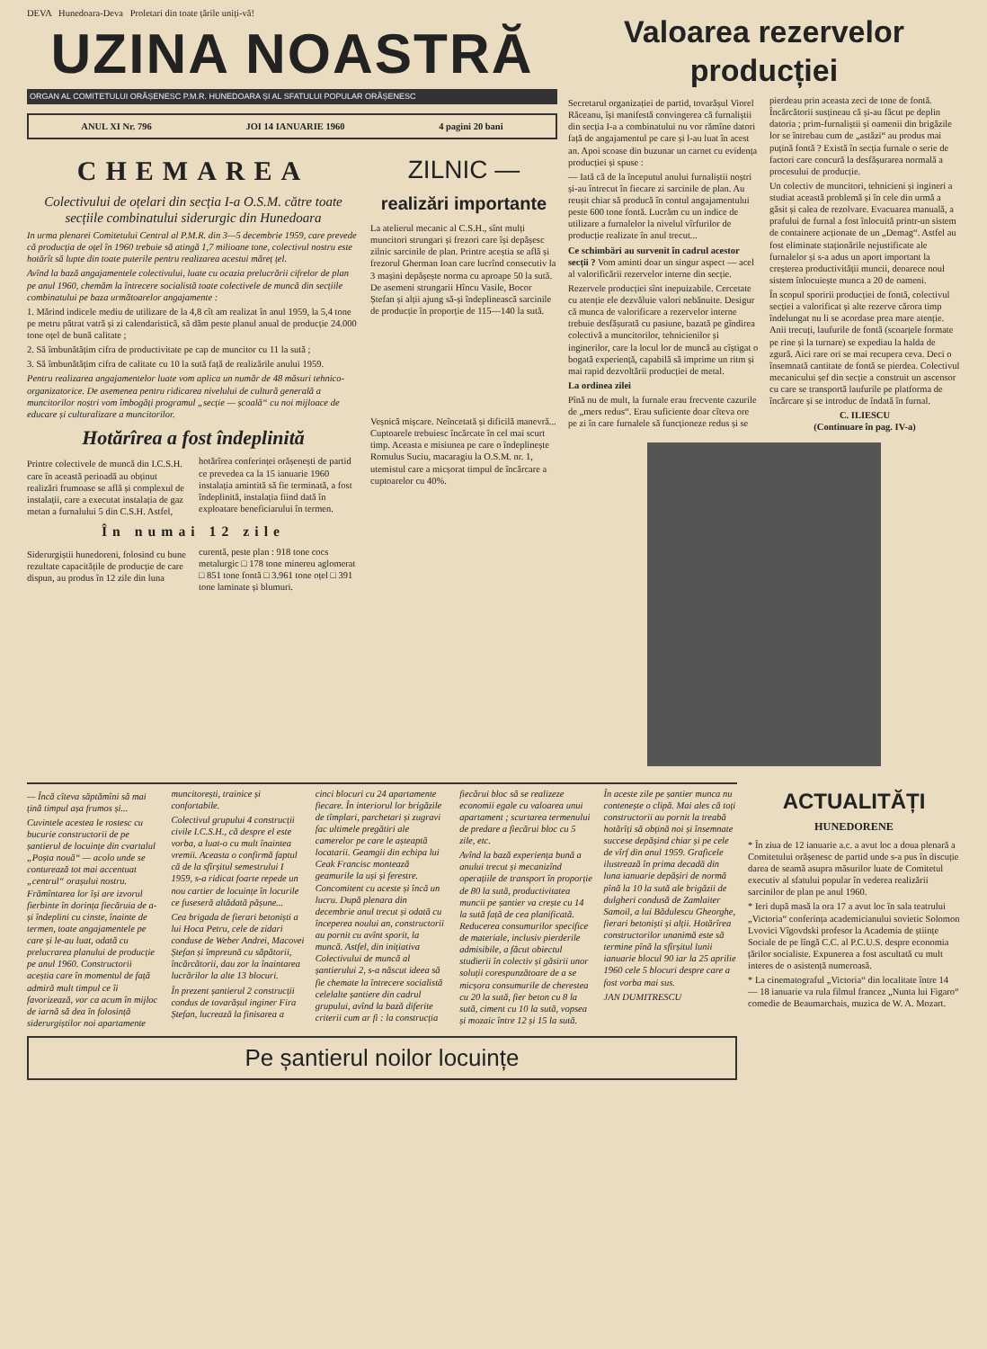DEVA Hunedoara-Deva Proletari din toate țările uniți-vă!
UZINA NOASTRĂ
ORGAN AL COMITETULUI ORĂȘENESC P.M.R. HUNEDOARA ȘI AL SFATULUI POPULAR ORĂȘENESC
ANUL XI Nr. 796 JOI 14 IANUARIE 1960 4 pagini 20 bani
CHEMAREA
Colectivului de oțelari din secția I-a O.S.M. către toate secțiile combinatului siderurgic din Hunedoara
In urma plenarei Comitetului Central al P.M.R. din 3—5 decembrie 1959, care prevede că producția de oțel în 1960 trebuie să atingă 1,7 milioane tone, colectivul nostru este hotărît să lupte din toate puterile pentru realizarea acestui măreț țel.
Avînd la bază angajamentele colectivului, luate cu ocazia prelucrării cifrelor de plan pe anul 1960, chemăm la întrecere socialistă toate colectivele de muncă din secțiile combinatului pe baza următoarelor angajamente :
1. Mărind indicele mediu de utilizare de la 4,8 cît am realizat în anul 1959, la 5,4 tone pe metru pătrat vatră și zi calendaristică, să dăm peste planul anual de producție 24.000 tone oțel de bună calitate ;
2. Să îmbunătățim cifra de productivitate pe cap de muncitor cu 11 la sută ;
3. Să îmbunătățim cifra de calitate cu 10 la sută față de realizările anului 1959.
Pentru realizarea angajamentelor luate vom aplica un număr de 48 măsuri tehnico-organizatorice. De asemenea pentru ridicarea nivelului de cultură generală a muncitorilor noștri vom îmbogăți programul „secție — școală“ cu noi mijloace de educare și culturalizare a muncitorilor.
Hotărîrea a fost îndeplinită
Printre colectivele de muncă din I.C.S.H. care în această perioadă au obținut realizări frumoase se află și complexul de instalații, care a executat instalația de gaz metan a furnalului 5 din C.S.H. Astfel, hotărîrea conferinței orășenești de partid ce prevedea ca la 15 ianuarie 1960 instalația amintită să fie terminată, a fost îndeplinită, instalația fiind dată în exploatare beneficiarului în termen.
În numai 12 zile
Siderurgiștii hunedoreni, folosind cu bune rezultate capacitățile de producție de care dispun, au produs în 12 zile din luna curentă, peste plan : 918 tone cocs metalurgic □ 178 tone minereu aglomerat □ 851 tone fontă □ 3.961 tone oțel □ 391 tone laminate și blumuri.
ZILNIC —
realizări importante
La atelierul mecanic al C.S.H., sînt mulți muncitori strungari și frezori care își depășesc zilnic sarcinile de plan. Printre aceștia se află și frezorul Gherman Ioan care lucrînd consecutiv la 3 mașini depășește norma cu aproape 50 la sută. De asemeni strungarii Hîncu Vasile, Bocor Ștefan și alții ajung să-și îndeplinească sarcinile de producție în proporție de 115—140 la sută.
Veșnică mișcare. Neîncetată și dificilă manevră... Cuptoarele trebuiesc încărcate în cel mai scurt timp. Aceasta e misiunea pe care o îndeplinește Romulus Suciu, macaragiu la O.S.M. nr. 1, utemistul care a micșorat timpul de încărcare a cuptoarelor cu 40%.
Valoarea rezervelor producției
Secretarul organizației de partid, tovarășul Viorel Răceanu, își manifestă convingerea că furnaliștii din secția I-a a combinatului nu vor rămîne datori față de angajamentul pe care și l-au luat în acest an. Apoi scoase din buzunar un carnet cu evidența producției și spuse :
— Iată că de la începutul anului furnaliștii noștri și-au întrecut în fiecare zi sarcinile de plan. Au reușit chiar să producă în contul angajamentului peste 600 tone fontă. Lucrăm cu un indice de utilizare a furnalelor la nivelul vîrfurilor de producție realizate în anul trecut...
Ce schimbări au survenit în cadrul acestor secții ? Vom aminti doar un singur aspect — acel al valorificării rezervelor interne din secție.
Rezervele producției sînt inepuizabile. Cercetate cu atenție ele dezvăluie valori nebănuite. Desigur că munca de valorificare a rezervelor interne trebuie desfășurată cu pasiune, bazată pe gîndirea colectivă a muncitorilor, tehnicienilor și inginerilor, care la locul lor de muncă au cîștigat o bogată experiență, capabilă să imprime un ritm și mai rapid dezvoltării producției de metal.
La ordinea zilei
Pînă nu de mult, la furnale erau frecvente cazurile de „mers redus“. Erau suficiente doar cîteva ore pe zi în care furnalele să funcționeze redus și se pierdeau prin aceasta zeci de tone de fontă. Încărcătorii susțineau că și-au făcut pe deplin datoria ; prim-furnaliștii și oamenii din brigăzile lor se întrebau cum de „astăzi“ au produs mai puțină fontă ? Există în secția furnale o serie de factori care concură la desfășurarea normală a procesului de producție.
Un colectiv de muncitori, tehnicieni și ingineri a studiat această problemă și în cele din urmă a găsit și calea de rezolvare. Evacuarea manuală, a prafului de furnal a fost înlocuită printr-un sistem de containere acționate de un „Demag“. Astfel au fost eliminate staționările nejustificate ale furnalelor și s-a adus un aport important la creșterea productivității muncii, deoarece noul sistem înlocuiește munca a 20 de oameni.
În scopul sporirii producției de fontă, colectivul secției a valorificat și alte rezerve cărora timp îndelungat nu li se acordase prea mare atenție. Anii trecuți, laufurile de fontă (scoarțele formate pe rine și la turnare) se expediau la halda de zgură. Aici rare ori se mai recupera ceva. Deci o însemnată cantitate de fontă se pierdea. Colectivul mecanicului șef din secție a construit un ascensor cu care se transportă laufurile pe platforma de încărcare și se introduc de îndată în furnal.
C. ILIESCU
(Continuare în pag. IV-a)
— Încă cîteva săptămîni să mai țină timpul așa frumos și...
Cuvintele acestea le rostesc cu bucurie constructorii de pe șantierul de locuințe din cvartalul „Poșta nouă“ — acolo unde se conturează tot mai accentuat „centrul“ orașului nostru. Frămîntarea lor își are izvorul fierbinte în dorința fiecăruia de a-și îndeplini cu cinste, înainte de termen, toate angajamentele pe care și le-au luat, odată cu prelucrarea planului de producție pe anul 1960. Constructorii aceștia care în momentul de față admiră mult timpul ce îi favorizează, vor ca acum în mijloc de iarnă să dea în folosință siderurgiștilor noi apartamente muncitorești, trainice și confortabile.
Colectivul grupului 4 construcții civile I.C.S.H., că despre el este vorba, a luat-o cu mult înaintea vremii. Aceasta o confirmă faptul că de la sfîrșitul semestrului I 1959, s-a ridicat foarte repede un nou cartier de locuințe în locurile ce fuseseră altădată pășune...
Cea brigada de fierari betoniști a lui Hoca Petru, cele de zidari conduse de Weber Andrei, Macovei Ștefan și împreună cu săpătorii, încărcătorii, dau zor la înaintarea lucrărilor la alte 13 blocuri.
În prezent șantierul 2 construcții condus de tovarășul inginer Fira Ștefan, lucrează la finisarea a cinci blocuri cu 24 apartamente fiecare. În interiorul lor brigăzile de tîmplari, parchetari și zugravi fac ultimele pregătiri ale camerelor pe care le așteaptă locatarii. Geamgii din echipa lui Ceak Francisc montează geamurile la uși și ferestre. Concomitent cu aceste și încă un lucru. După plenara din decembrie anul trecut și odată cu începerea noului an, constructorii au pornit cu avînt sporit, la muncă. Astfel, din inițiativa Colectivului de muncă al șantierului 2, s-a născut ideea să fie chemate la întrecere socialistă celelalte șantiere din cadrul grupului, avînd la bază diferite criterii cum ar fi : la construcția fiecărui bloc să se realizeze economii egale cu valoarea unui apartament ; scurtarea termenului de predare a fiecărui bloc cu 5 zile, etc.
Avînd la bază experiența bună a anului trecut și mecanizînd operațiile de transport în proporție de 80 la sută, productivitatea muncii pe șantier va crește cu 14 la sută față de cea planificată. Reducerea consumurilor specifice de materiale, inclusiv pierderile admisibile, a făcut obiectul studierii în colectiv și găsirii unor soluții corespunzătoare de a se micșora consumurile de cherestea cu 20 la sută, fier beton cu 8 la sută, ciment cu 10 la sută, vopsea și mozaic între 12 și 15 la sută.
În aceste zile pe șantier munca nu contenește o clipă. Mai ales că toți constructorii au pornit la treabă hotărîți să obțină noi și însemnate succese depășind chiar și pe cele de vîrf din anul 1959. Graficele ilustrează în prima decadă din luna ianuarie depășiri de normă pînă la 10 la sută ale brigăzii de dulgheri condusă de Zamlaiter Samoil, a lui Bădulescu Gheorghe, fierari betoniști și alții. Hotărîrea constructorilor unanimă este să termine pînă la sfîrșitul lunii ianuarie blocul 90 iar la 25 aprilie 1960 cele 5 blocuri despre care a fost vorba mai sus.
JAN DUMITRESCU
Pe șantierul noilor locuințe
ACTUALITĂȚI
HUNEDORENE
* În ziua de 12 ianuarie a.c. a avut loc a doua plenară a Comitetului orășenesc de partid unde s-a pus în discuție darea de seamă asupra măsurilor luate de Comitetul executiv al sfatului popular în vederea realizării sarcinilor de plan pe anul 1960.
* Ieri după masă la ora 17 a avut loc în sala teatrului „Victoria“ conferința academicianului sovietic Solomon Lvovici Vîgovdski profesor la Academia de științe Sociale de pe lîngă C.C. al P.C.U.S. despre economia țărilor socialiste. Expunerea a fost ascultată cu mult interes de o asistență numeroasă.
* La cinematograful „Victoria“ din localitate între 14 — 18 ianuarie va rula filmul francez „Nunta lui Figaro“ comedie de Beaumarchais, muzica de W. A. Mozart.